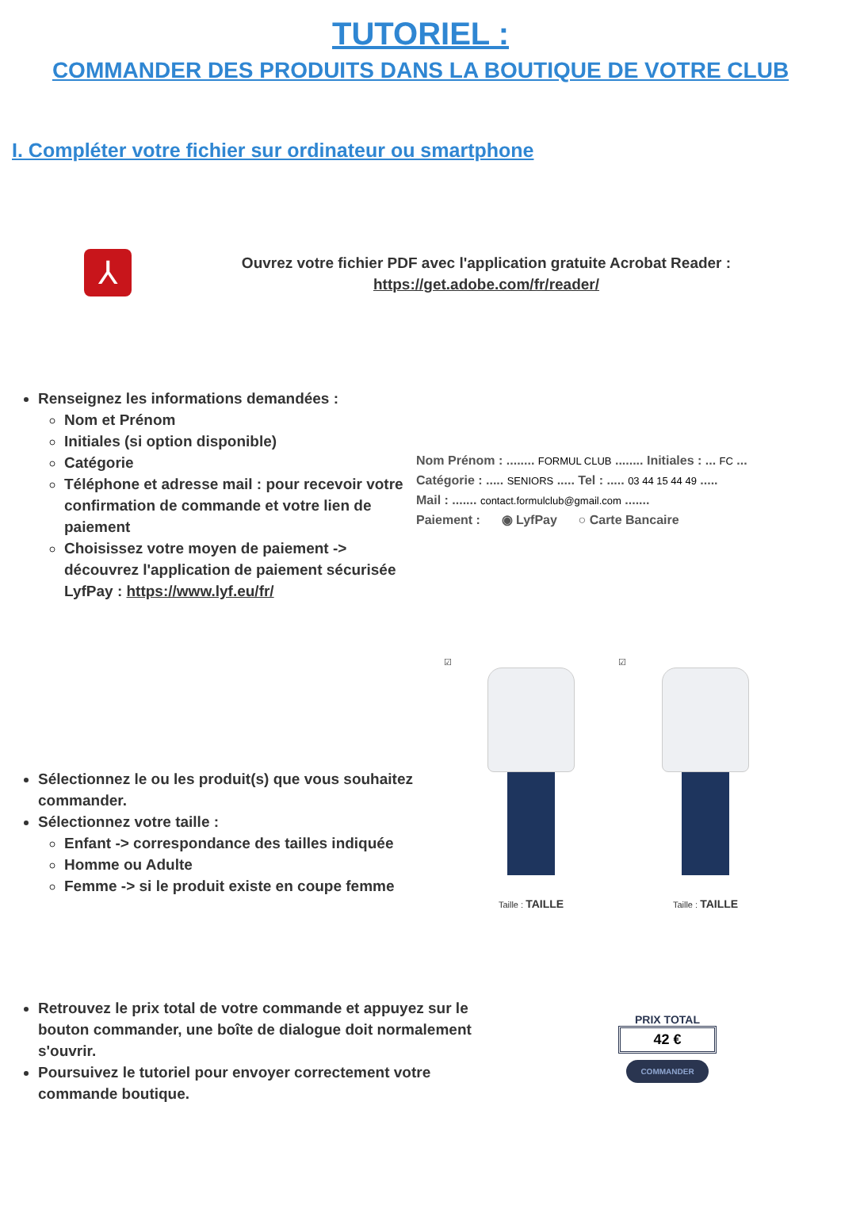TUTORIEL :
COMMANDER DES PRODUITS DANS LA BOUTIQUE DE VOTRE CLUB
I. Compléter votre fichier sur ordinateur ou smartphone
⅄
Ouvrez votre fichier PDF avec l'application gratuite Acrobat Reader :
https://get.adobe.com/fr/reader/
Renseignez les informations demandées :
Nom et Prénom
Initiales (si option disponible)
Catégorie
Téléphone et adresse mail : pour recevoir votre confirmation de commande et votre lien de paiement
Choisissez votre moyen de paiement -> découvrez l'application de paiement sécurisée LyfPay : https://www.lyf.eu/fr/
Nom Prénom : ........ FORMUL CLUB ........ Initiales : ... FC ...
Catégorie : ..... SENIORS ..... Tel : ..... 03 44 15 44 49 .....
Mail : ....... contact.formulclub@gmail.com .......
Paiement : ◉ LyfPay ○ Carte Bancaire
Sélectionnez le ou les produit(s) que vous souhaitez commander.
Sélectionnez votre taille :
Enfant -> correspondance des tailles indiquée
Homme ou Adulte
Femme -> si le produit existe en coupe femme
☑
Taille : TAILLE
☑
Taille : TAILLE
Retrouvez le prix total de votre commande et appuyez sur le bouton commander, une boîte de dialogue doit normalement s'ouvrir.
Poursuivez le tutoriel pour envoyer correctement votre commande boutique.
PRIX TOTAL
42 €
COMMANDER